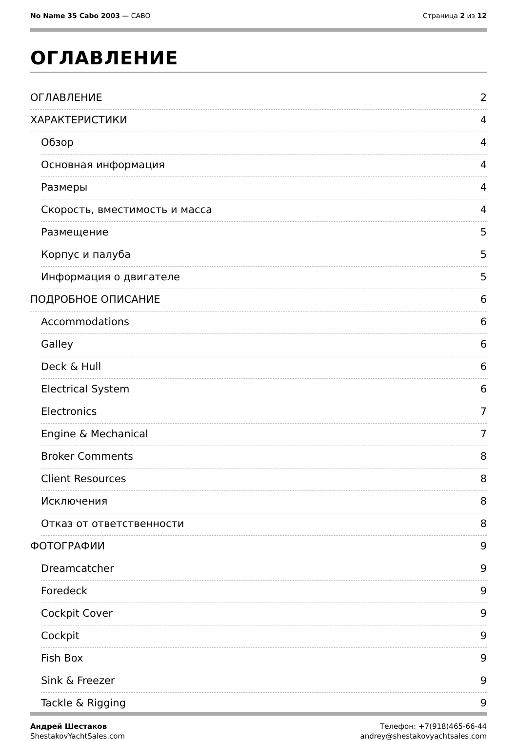No Name 35 Cabo 2003 — CABO Страница 2 из 12
ОГЛАВЛЕНИЕ
ОГЛАВЛЕНИЕ 2
ХАРАКТЕРИСТИКИ 4
Обзор 4
Основная информация 4
Размеры 4
Скорость, вместимость и масса 4
Размещение 5
Корпус и палуба 5
Информация о двигателе 5
ПОДРОБНОЕ ОПИСАНИЕ 6
Accommodations 6
Galley 6
Deck & Hull 6
Electrical System 6
Electronics 7
Engine & Mechanical 7
Broker Comments 8
Client Resources 8
Исключения 8
Отказ от ответственности 8
ФОТОГРАФИИ 9
Dreamcatcher 9
Foredeck 9
Cockpit Cover 9
Cockpit 9
Fish Box 9
Sink & Freezer 9
Tackle & Rigging 9
Андрей Шестаков
ShestakovYachtSales.com
Телефон: +7(918)465-66-44
andrey@shestakovyachtsales.com